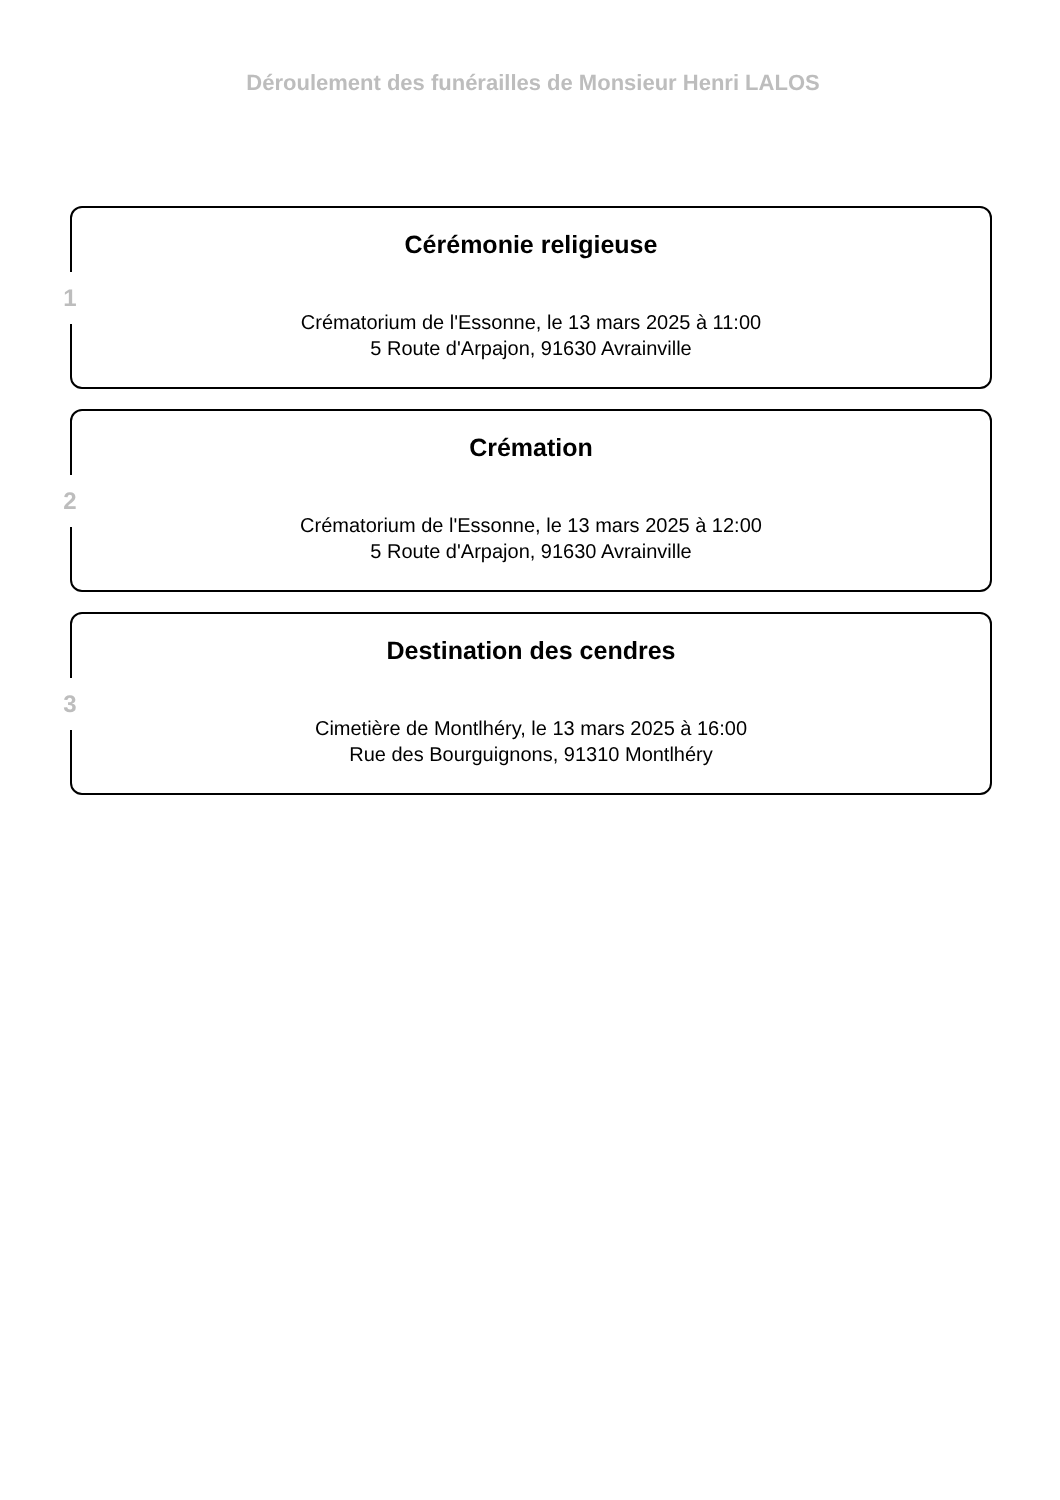Déroulement des funérailles de Monsieur Henri LALOS
1
Cérémonie religieuse
Crématorium de l'Essonne, le 13 mars 2025 à 11:00
5 Route d'Arpajon, 91630 Avrainville
2
Crémation
Crématorium de l'Essonne, le 13 mars 2025 à 12:00
5 Route d'Arpajon, 91630 Avrainville
3
Destination des cendres
Cimetière de Montlhéry, le 13 mars 2025 à 16:00
Rue des Bourguignons, 91310 Montlhéry